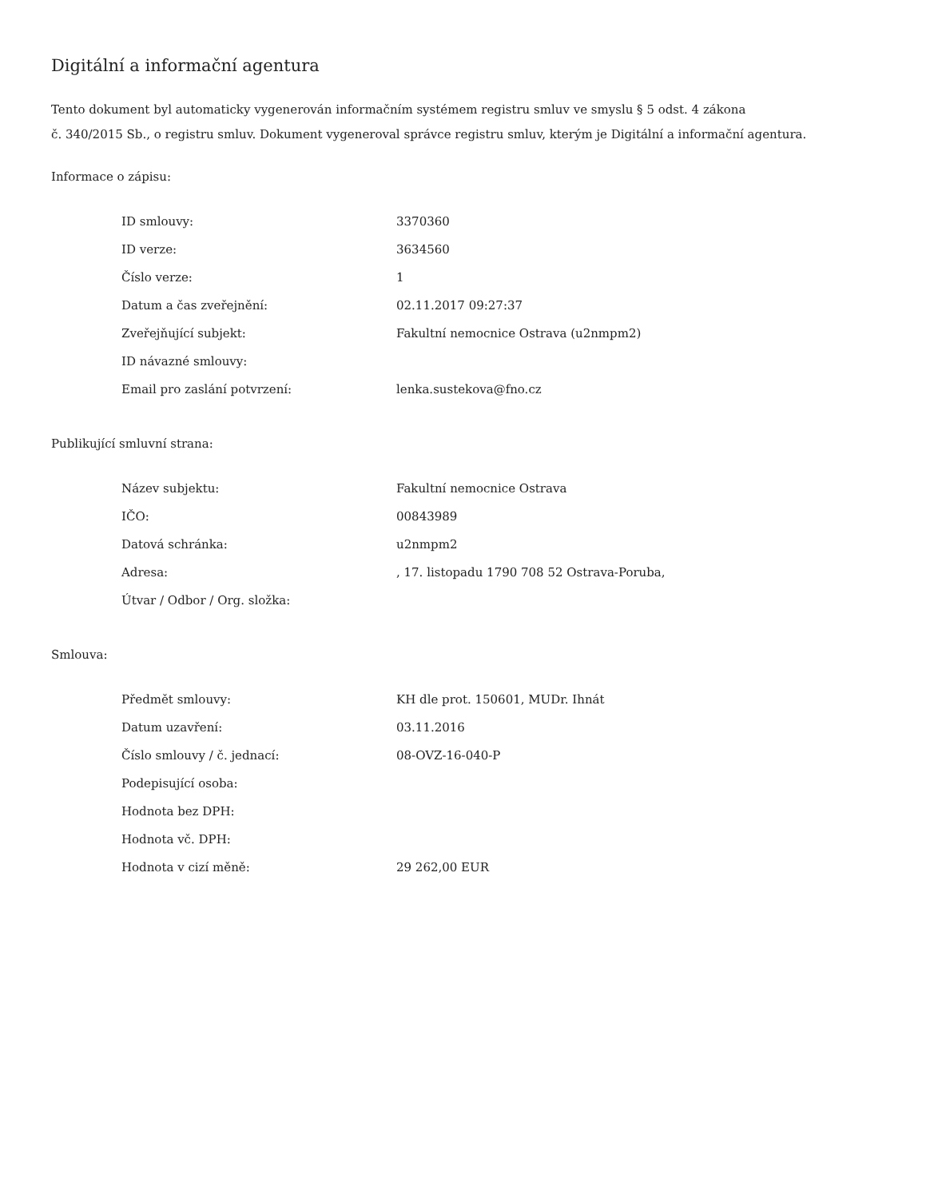Digitální a informační agentura
Tento dokument byl automaticky vygenerován informačním systémem registru smluv ve smyslu § 5 odst. 4 zákona
č. 340/2015 Sb., o registru smluv. Dokument vygeneroval správce registru smluv, kterým je Digitální a informační agentura.
Informace o zápisu:
| ID smlouvy: | 3370360 |
| ID verze: | 3634560 |
| Číslo verze: | 1 |
| Datum a čas zveřejnění: | 02.11.2017 09:27:37 |
| Zveřejňující subjekt: | Fakultní nemocnice Ostrava (u2nmpm2) |
| ID návazné smlouvy: | |
| Email pro zaslání potvrzení: | lenka.sustekova@fno.cz |
Publikující smluvní strana:
| Název subjektu: | Fakultní nemocnice Ostrava |
| IČO: | 00843989 |
| Datová schránka: | u2nmpm2 |
| Adresa: | , 17. listopadu 1790 708 52 Ostrava-Poruba, |
| Útvar / Odbor / Org. složka: | |
Smlouva:
| Předmět smlouvy: | KH dle prot. 150601, MUDr. Ihnát |
| Datum uzavření: | 03.11.2016 |
| Číslo smlouvy / č. jednací: | 08-OVZ-16-040-P |
| Podepisující osoba: | |
| Hodnota bez DPH: | |
| Hodnota vč. DPH: | |
| Hodnota v cizí měně: | 29 262,00 EUR |